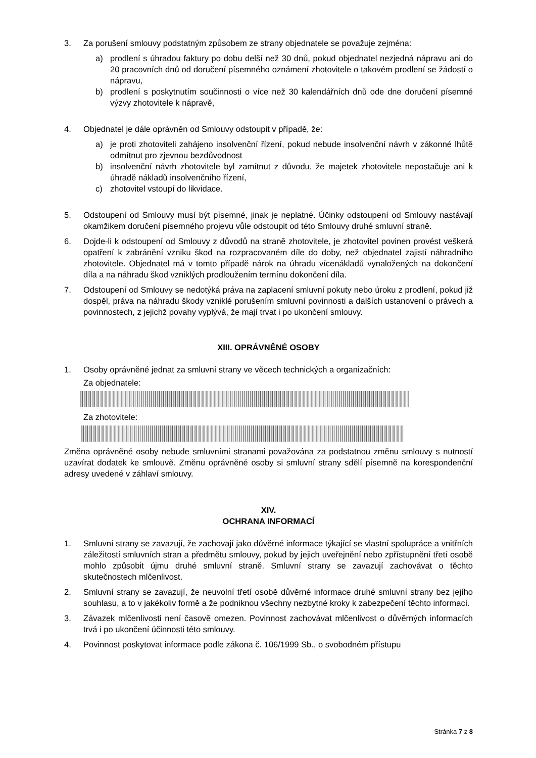3. Za porušení smlouvy podstatným způsobem ze strany objednatele se považuje zejména:
a) prodlení s úhradou faktury po dobu delší než 30 dnů, pokud objednatel nezjedná nápravu ani do 20 pracovních dnů od doručení písemného oznámení zhotovitele o takovém prodlení se žádostí o nápravu,
b) prodlení s poskytnutím součinnosti o více než 30 kalendářních dnů ode dne doručení písemné výzvy zhotovitele k nápravě,
4. Objednatel je dále oprávněn od Smlouvy odstoupit v případě, že:
a) je proti zhotoviteli zahájeno insolvenční řízení, pokud nebude insolvenční návrh v zákonné lhůtě odmítnut pro zjevnou bezdůvodnost
b) insolvenční návrh zhotovitele byl zamítnut z důvodu, že majetek zhotovitele nepostačuje ani k úhradě nákladů insolvenčního řízení,
c) zhotovitel vstoupí do likvidace.
5. Odstoupení od Smlouvy musí být písemné, jinak je neplatné. Účinky odstoupení od Smlouvy nastávají okamžikem doručení písemného projevu vůle odstoupit od této Smlouvy druhé smluvní straně.
6. Dojde-li k odstoupení od Smlouvy z důvodů na straně zhotovitele, je zhotovitel povinen provést veškerá opatření k zabránění vzniku škod na rozpracovaném díle do doby, než objednatel zajistí náhradního zhotovitele. Objednatel má v tomto případě nárok na úhradu vícenákladů vynaložených na dokončení díla a na náhradu škod vzniklých prodloužením termínu dokončení díla.
7. Odstoupení od Smlouvy se nedotýká práva na zaplacení smluvní pokuty nebo úroku z prodlení, pokud již dospěl, práva na náhradu škody vzniklé porušením smluvní povinnosti a dalších ustanovení o právech a povinnostech, z jejichž povahy vyplývá, že mají trvat i po ukončení smlouvy.
XIII. OPRÁVNĚNÉ OSOBY
1. Osoby oprávněné jednat za smluvní strany ve věcech technických a organizačních:
Za objednatele:
Za zhotovitele:
Změna oprávněné osoby nebude smluvními stranami považována za podstatnou změnu smlouvy s nutností uzavírat dodatek ke smlouvě. Změnu oprávněné osoby si smluvní strany sdělí písemně na korespondenční adresy uvedené v záhlaví smlouvy.
XIV.
OCHRANA INFORMACÍ
1. Smluvní strany se zavazují, že zachovají jako důvěrné informace týkající se vlastní spolupráce a vnitřních záležitostí smluvních stran a předmětu smlouvy, pokud by jejich uveřejnění nebo zpřístupnění třetí osobě mohlo způsobit újmu druhé smluvní straně. Smluvní strany se zavazují zachovávat o těchto skutečnostech mlčenlivost.
2. Smluvní strany se zavazují, že neuvolní třetí osobě důvěrné informace druhé smluvní strany bez jejího souhlasu, a to v jakékoliv formě a že podniknou všechny nezbytné kroky k zabezpečení těchto informací.
3. Závazek mlčenlivosti není časově omezen. Povinnost zachovávat mlčenlivost o důvěrných informacích trvá i po ukončení účinnosti této smlouvy.
4. Povinnost poskytovat informace podle zákona č. 106/1999 Sb., o svobodném přístupu
Stránka 7 z 8